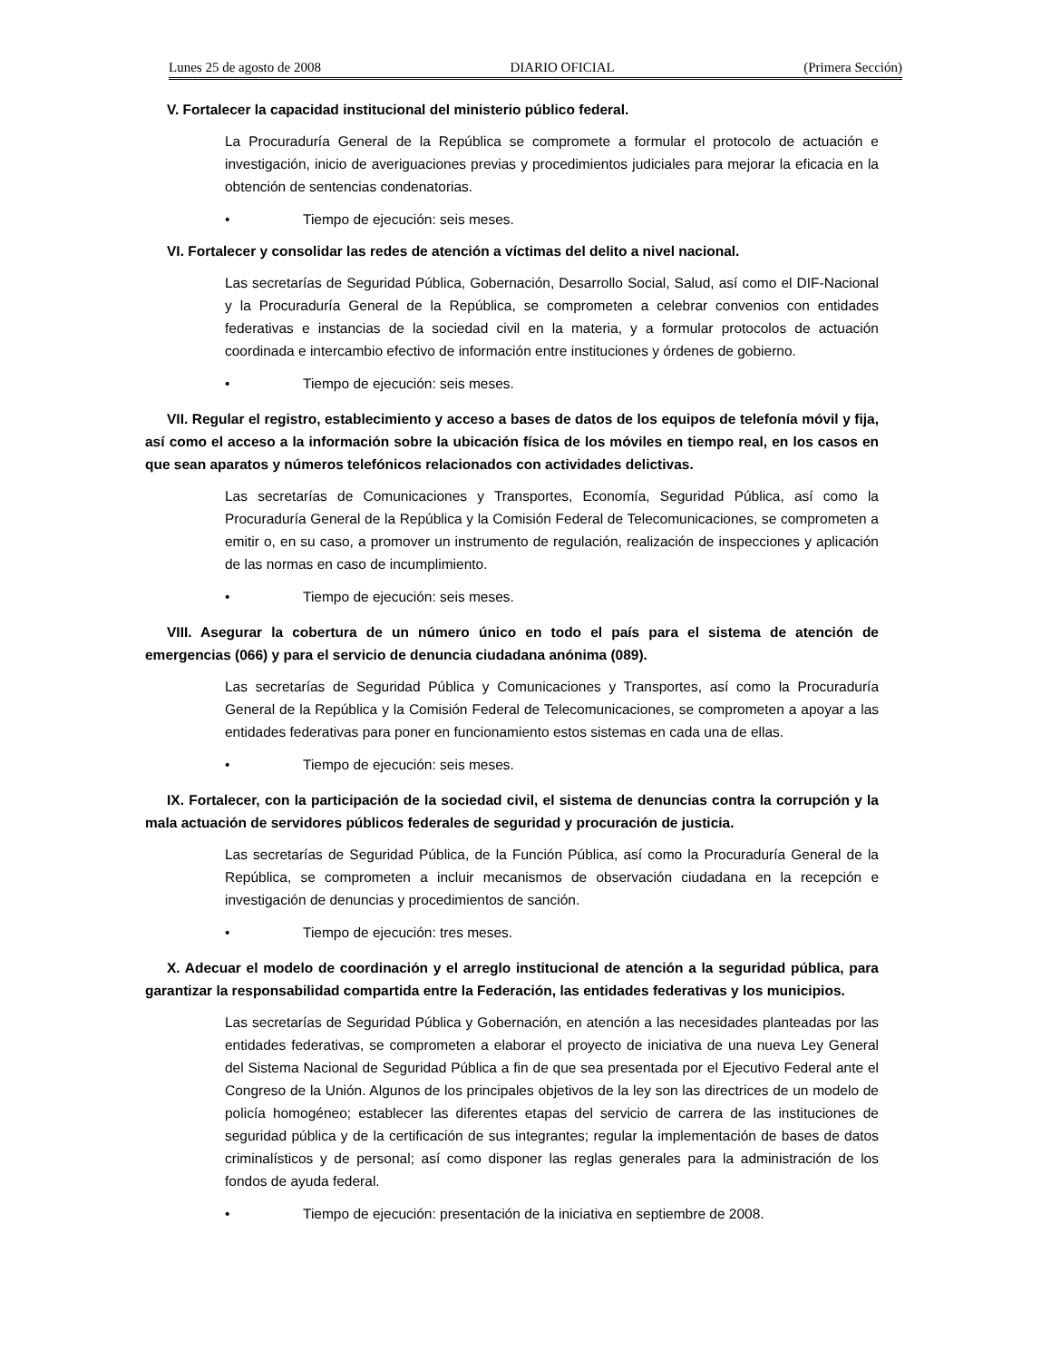Lunes 25 de agosto de 2008 DIARIO OFICIAL (Primera Sección)
V. Fortalecer la capacidad institucional del ministerio público federal.
La Procuraduría General de la República se compromete a formular el protocolo de actuación e investigación, inicio de averiguaciones previas y procedimientos judiciales para mejorar la eficacia en la obtención de sentencias condenatorias.
• Tiempo de ejecución: seis meses.
VI. Fortalecer y consolidar las redes de atención a víctimas del delito a nivel nacional.
Las secretarías de Seguridad Pública, Gobernación, Desarrollo Social, Salud, así como el DIF-Nacional y la Procuraduría General de la República, se comprometen a celebrar convenios con entidades federativas e instancias de la sociedad civil en la materia, y a formular protocolos de actuación coordinada e intercambio efectivo de información entre instituciones y órdenes de gobierno.
• Tiempo de ejecución: seis meses.
VII. Regular el registro, establecimiento y acceso a bases de datos de los equipos de telefonía móvil y fija, así como el acceso a la información sobre la ubicación física de los móviles en tiempo real, en los casos en que sean aparatos y números telefónicos relacionados con actividades delictivas.
Las secretarías de Comunicaciones y Transportes, Economía, Seguridad Pública, así como la Procuraduría General de la República y la Comisión Federal de Telecomunicaciones, se comprometen a emitir o, en su caso, a promover un instrumento de regulación, realización de inspecciones y aplicación de las normas en caso de incumplimiento.
• Tiempo de ejecución: seis meses.
VIII. Asegurar la cobertura de un número único en todo el país para el sistema de atención de emergencias (066) y para el servicio de denuncia ciudadana anónima (089).
Las secretarías de Seguridad Pública y Comunicaciones y Transportes, así como la Procuraduría General de la República y la Comisión Federal de Telecomunicaciones, se comprometen a apoyar a las entidades federativas para poner en funcionamiento estos sistemas en cada una de ellas.
• Tiempo de ejecución: seis meses.
IX. Fortalecer, con la participación de la sociedad civil, el sistema de denuncias contra la corrupción y la mala actuación de servidores públicos federales de seguridad y procuración de justicia.
Las secretarías de Seguridad Pública, de la Función Pública, así como la Procuraduría General de la República, se comprometen a incluir mecanismos de observación ciudadana en la recepción e investigación de denuncias y procedimientos de sanción.
• Tiempo de ejecución: tres meses.
X. Adecuar el modelo de coordinación y el arreglo institucional de atención a la seguridad pública, para garantizar la responsabilidad compartida entre la Federación, las entidades federativas y los municipios.
Las secretarías de Seguridad Pública y Gobernación, en atención a las necesidades planteadas por las entidades federativas, se comprometen a elaborar el proyecto de iniciativa de una nueva Ley General del Sistema Nacional de Seguridad Pública a fin de que sea presentada por el Ejecutivo Federal ante el Congreso de la Unión. Algunos de los principales objetivos de la ley son las directrices de un modelo de policía homogéneo; establecer las diferentes etapas del servicio de carrera de las instituciones de seguridad pública y de la certificación de sus integrantes; regular la implementación de bases de datos criminalísticos y de personal; así como disponer las reglas generales para la administración de los fondos de ayuda federal.
• Tiempo de ejecución: presentación de la iniciativa en septiembre de 2008.